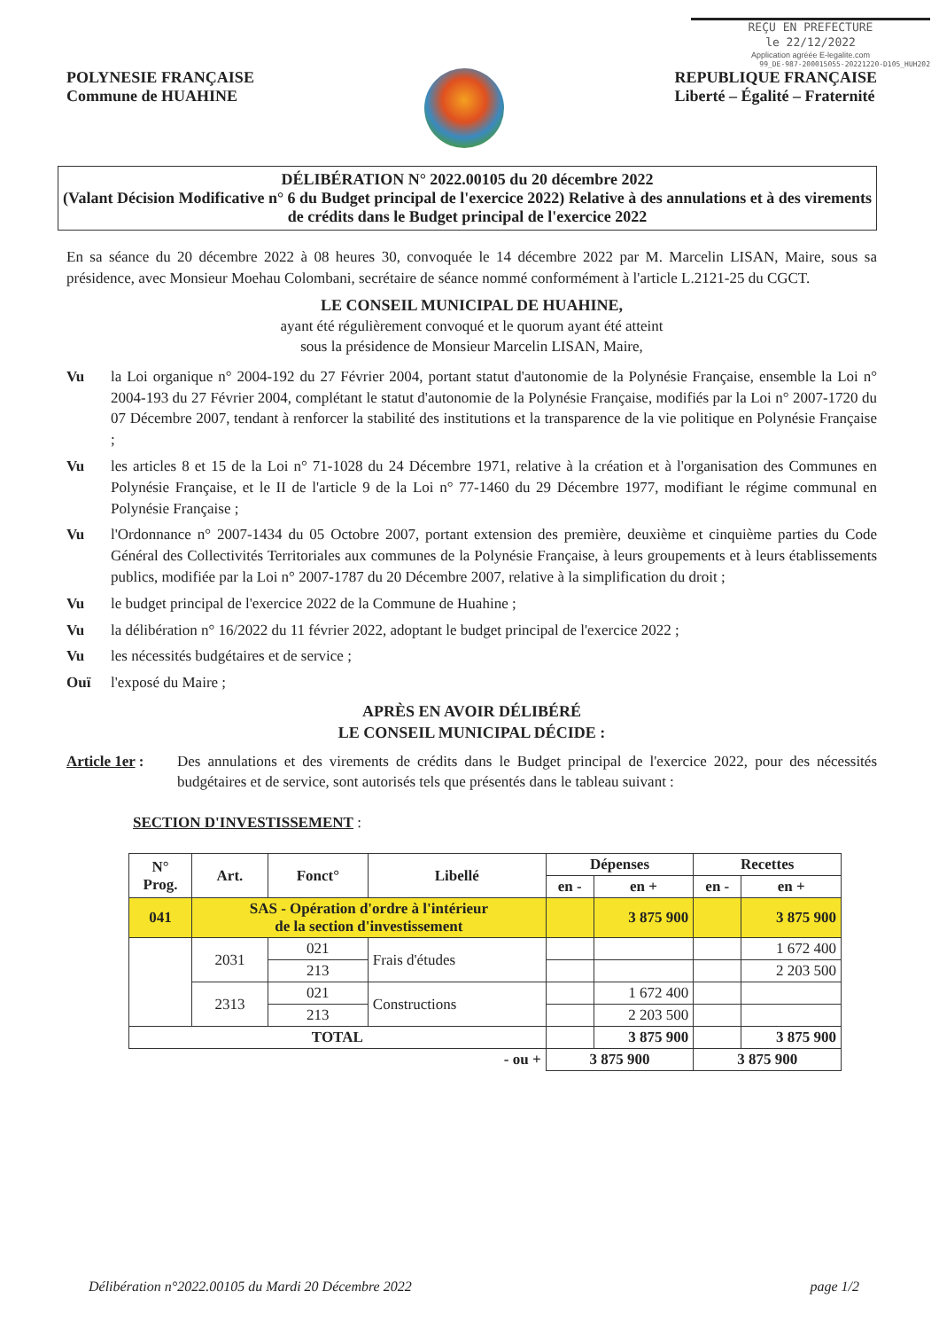REÇU EN PREFECTURE
le 22/12/2022
Application agréée E-legalite.com
99_DE-987-200015055-20221220-D105_HUH202
POLYNESIE FRANÇAISE
Commune de HUAHINE
REPUBLIQUE FRANÇAISE
Liberté – Égalité – Fraternité
DÉLIBÉRATION N° 2022.00105 du 20 décembre 2022
(Valant Décision Modificative n° 6 du Budget principal de l'exercice 2022) Relative à des annulations et à des virements de crédits dans le Budget principal de l'exercice 2022
En sa séance du 20 décembre 2022 à 08 heures 30, convoquée le 14 décembre 2022 par M. Marcelin LISAN, Maire, sous sa présidence, avec Monsieur Moehau Colombani, secrétaire de séance nommé conformément à l'article L.2121-25 du CGCT.
LE CONSEIL MUNICIPAL DE HUAHINE,
ayant été régulièrement convoqué et le quorum ayant été atteint
sous la présidence de Monsieur Marcelin LISAN, Maire,
Vu la Loi organique n° 2004-192 du 27 Février 2004, portant statut d'autonomie de la Polynésie Française, ensemble la Loi n° 2004-193 du 27 Février 2004, complétant le statut d'autonomie de la Polynésie Française, modifiés par la Loi n° 2007-1720 du 07 Décembre 2007, tendant à renforcer la stabilité des institutions et la transparence de la vie politique en Polynésie Française ;
Vu les articles 8 et 15 de la Loi n° 71-1028 du 24 Décembre 1971, relative à la création et à l'organisation des Communes en Polynésie Française, et le II de l'article 9 de la Loi n° 77-1460 du 29 Décembre 1977, modifiant le régime communal en Polynésie Française ;
Vu l'Ordonnance n° 2007-1434 du 05 Octobre 2007, portant extension des première, deuxième et cinquième parties du Code Général des Collectivités Territoriales aux communes de la Polynésie Française, à leurs groupements et à leurs établissements publics, modifiée par la Loi n° 2007-1787 du 20 Décembre 2007, relative à la simplification du droit ;
Vu le budget principal de l'exercice 2022 de la Commune de Huahine ;
Vu la délibération n° 16/2022 du 11 février 2022, adoptant le budget principal de l'exercice 2022 ;
Vu les nécessités budgétaires et de service ;
Ouï l'exposé du Maire ;
APRÈS EN AVOIR DÉLIBÉRÉ
LE CONSEIL MUNICIPAL DÉCIDE :
Article 1er : Des annulations et des virements de crédits dans le Budget principal de l'exercice 2022, pour des nécessités budgétaires et de service, sont autorisés tels que présentés dans le tableau suivant :
SECTION D'INVESTISSEMENT :
| N° Prog. | Art. | Fonct° | Libellé | Dépenses | | Recettes | |
| --- | --- | --- | --- | --- | --- | --- | --- |
| | | | | en - | en + | en - | en + |
| 041 | SAS - Opération d'ordre à l'intérieur de la section d'investissement | | | | 3 875 900 | | 3 875 900 |
| | 2031 | 021 | Frais d'études | | | | 1 672 400 |
| | | 213 | | | | | 2 203 500 |
| | 2313 | 021 | Constructions | | 1 672 400 | | |
| | | 213 | | | 2 203 500 | | |
| TOTAL | | | | | 3 875 900 | | 3 875 900 |
| - ou + | | | | 3 875 900 | | 3 875 900 | |
Délibération n°2022.00105 du Mardi 20 Décembre 2022 page 1/2